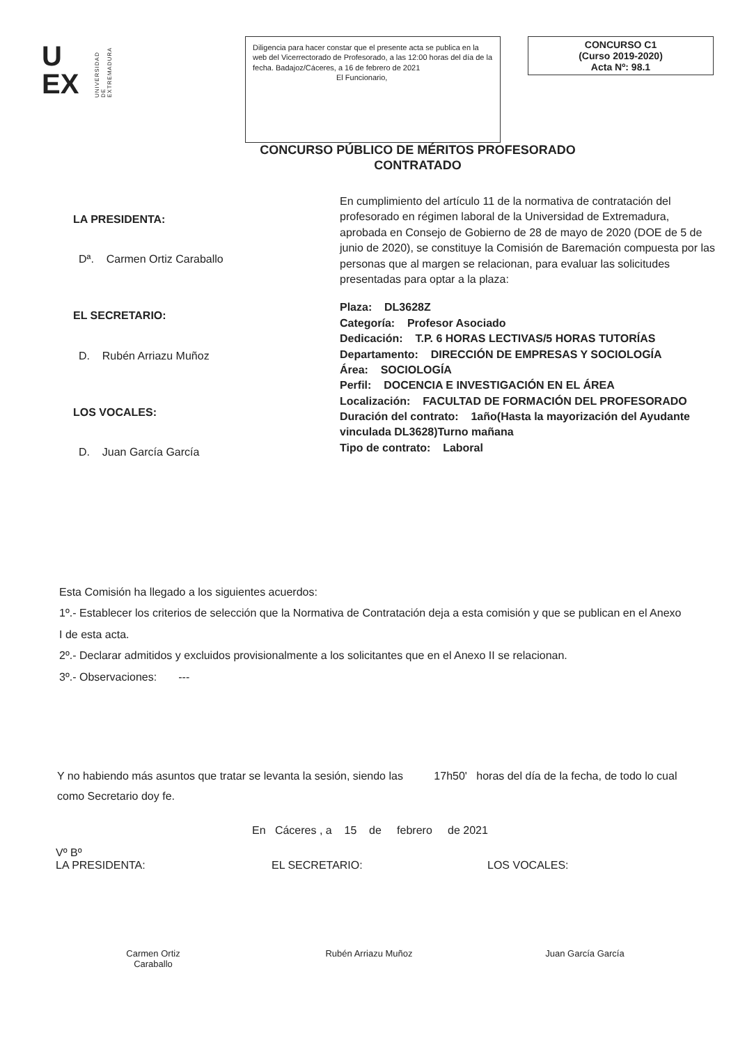U
EX
UNIVERSIDAD DE EXTREMADURA
Diligencia para hacer constar que el presente acta se publica en la web del Vicerrectorado de Profesorado, a las 12:00 horas del día de la fecha. Badajoz/Cáceres, a 16 de febrero de 2021
El Funcionario,
CONCURSO C1
(Curso 2019-2020)
Acta Nº: 98.1
CONCURSO PÚBLICO DE MÉRITOS PROFESORADO
CONTRATADO
LA PRESIDENTA:
Dª. Carmen Ortiz Caraballo
EL SECRETARIO:
D. Rubén Arriazu Muñoz
LOS VOCALES:
D. Juan García García
En cumplimiento del artículo 11 de la normativa de contratación del profesorado en régimen laboral de la Universidad de Extremadura, aprobada en Consejo de Gobierno de 28 de mayo de 2020 (DOE de 5 de junio de 2020), se constituye la Comisión de Baremación compuesta por las personas que al margen se relacionan, para evaluar las solicitudes presentadas para optar a la plaza:
Plaza: DL3628Z
Categoría: Profesor Asociado
Dedicación: T.P. 6 HORAS LECTIVAS/5 HORAS TUTORÍAS
Departamento: DIRECCIÓN DE EMPRESAS Y SOCIOLOGÍA
Área: SOCIOLOGÍA
Perfil: DOCENCIA E INVESTIGACIÓN EN EL ÁREA
Localización: FACULTAD DE FORMACIÓN DEL PROFESORADO
Duración del contrato: 1año(Hasta la mayorización del Ayudante vinculada DL3628)Turno mañana
Tipo de contrato: Laboral
Esta Comisión ha llegado a los siguientes acuerdos:
1º.- Establecer los criterios de selección que la Normativa de Contratación deja a esta comisión y que se publican en el Anexo I de esta acta.
2º.- Declarar admitidos y excluidos provisionalmente a los solicitantes que en el Anexo II se relacionan.
3º.- Observaciones: ---
Y no habiendo más asuntos que tratar se levanta la sesión, siendo las 17h50' horas del día de la fecha, de todo lo cual como Secretario doy fe.
En Cáceres , a 15 de febrero de 2021
Vº Bº
LA PRESIDENTA:
Carmen Ortiz
Caraballo
EL SECRETARIO:
Rubén Arriazu Muñoz
LOS VOCALES:
Juan García García